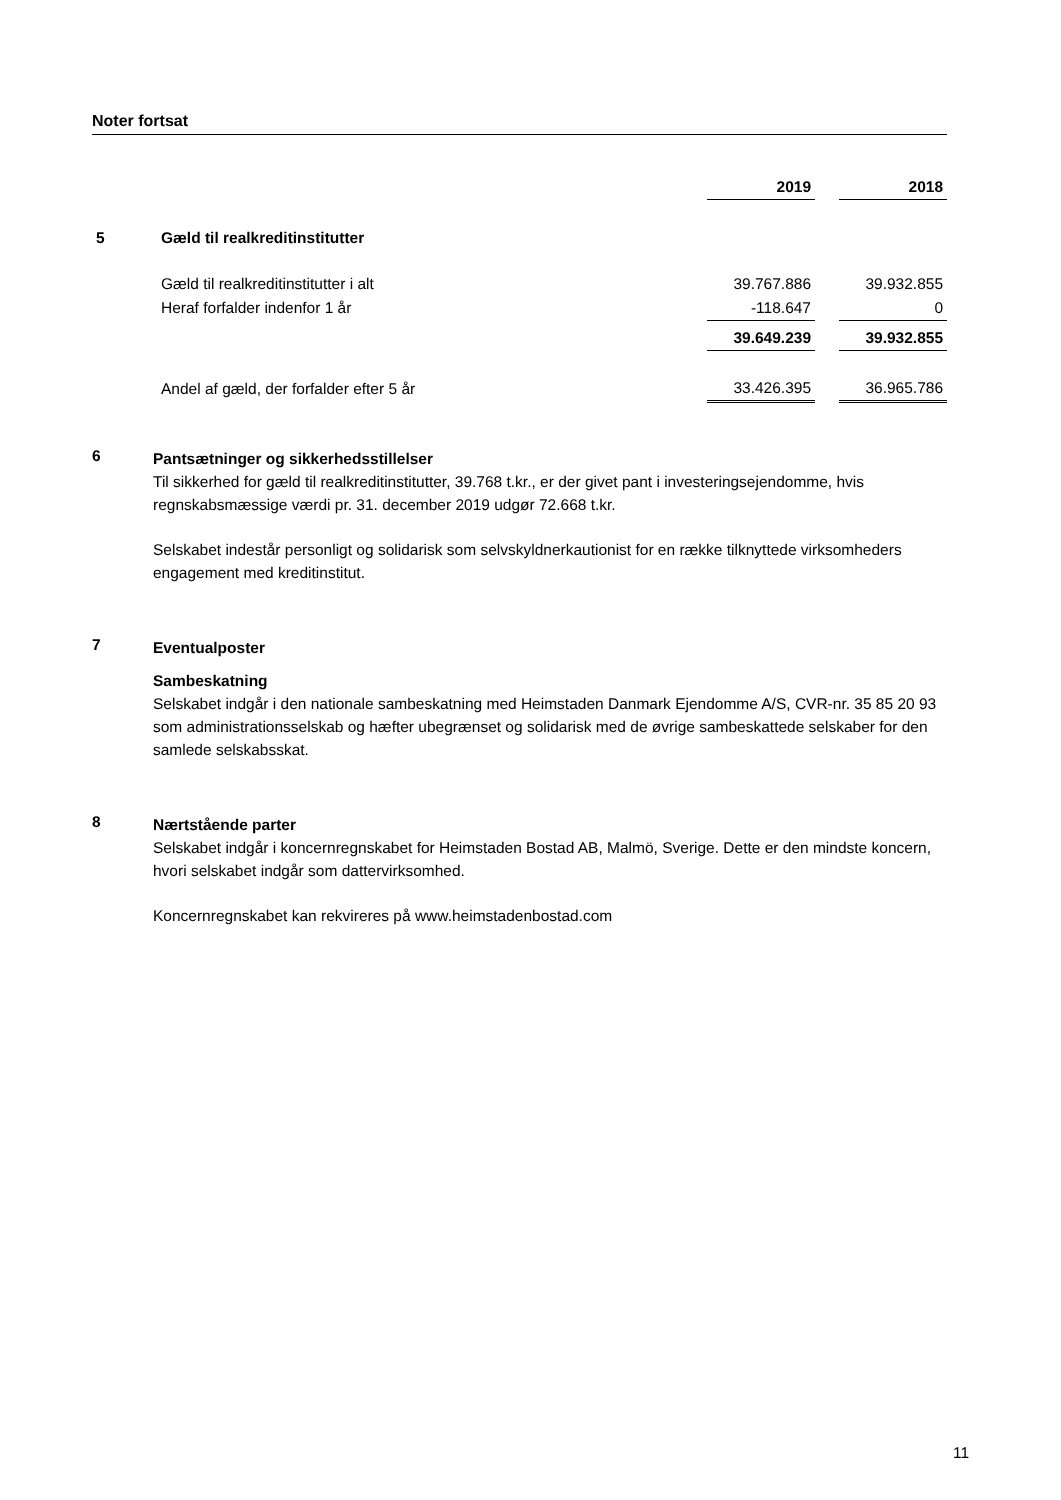Noter fortsat
| | | 2019 | | 2018 |
| --- | --- | --- | --- | --- |
| 5 | Gæld til realkreditinstitutter | | | |
| | Gæld til realkreditinstitutter i alt | 39.767.886 | | 39.932.855 |
| | Heraf forfalder indenfor 1 år | -118.647 | | 0 |
| | | 39.649.239 | | 39.932.855 |
| | Andel af gæld, der forfalder efter 5 år | 33.426.395 | | 36.965.786 |
6
Pantsætninger og sikkerhedsstillelser
Til sikkerhed for gæld til realkreditinstitutter, 39.768 t.kr., er der givet pant i investeringsejendomme, hvis regnskabsmæssige værdi pr. 31. december 2019 udgør 72.668 t.kr.
Selskabet indestår personligt og solidarisk som selvskyldnerkautionist for en række tilknyttede virksomheders engagement med kreditinstitut.
7
Eventualposter
Sambeskatning
Selskabet indgår i den nationale sambeskatning med Heimstaden Danmark Ejendomme A/S, CVR-nr. 35 85 20 93 som administrationsselskab og hæfter ubegrænset og solidarisk med de øvrige sambeskattede selskaber for den samlede selskabsskat.
8
Nærtstående parter
Selskabet indgår i koncernregnskabet for Heimstaden Bostad AB, Malmö, Sverige. Dette er den mindste koncern, hvori selskabet indgår som dattervirksomhed.
Koncernregnskabet kan rekvireres på www.heimstadenbostad.com
11